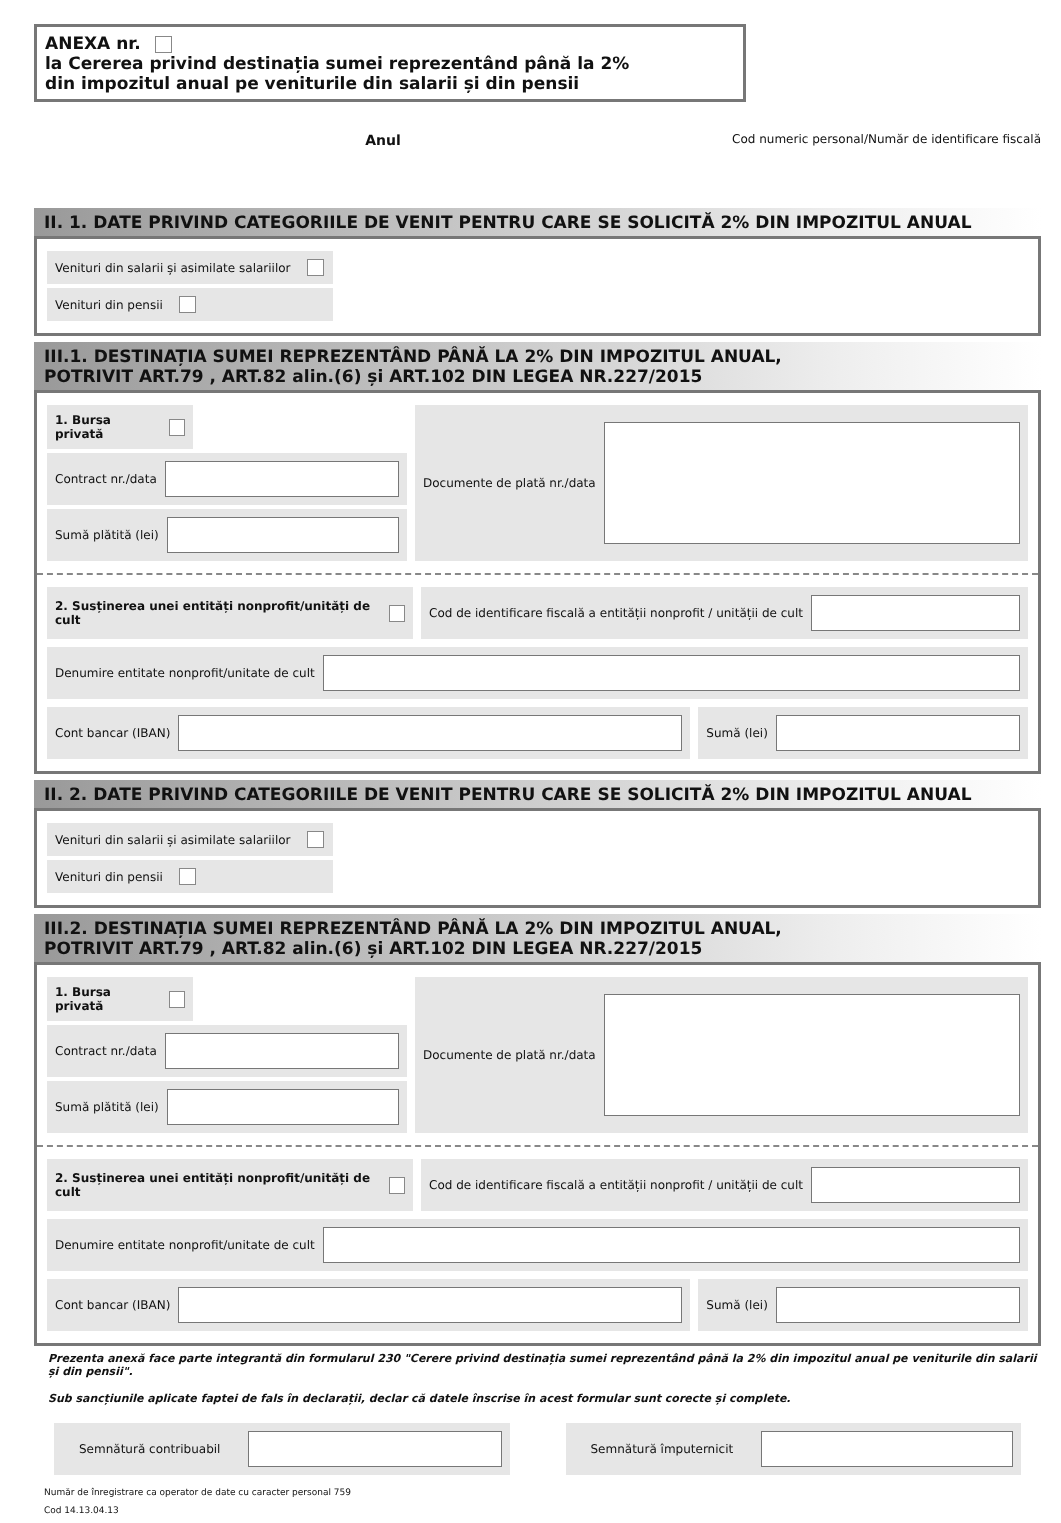ANEXA nr.
la Cererea privind destinația sumei reprezentând până la 2%
din impozitul anual pe veniturile din salarii și din pensii
Anul Cod numeric personal/Număr de identificare fiscală
II. 1. DATE PRIVIND CATEGORIILE DE VENIT PENTRU CARE SE SOLICITĂ 2% DIN IMPOZITUL ANUAL
Venituri din salarii și asimilate salariilor
Venituri din pensii
III.1. DESTINAȚIA SUMEI REPREZENTÂND PÂNĂ LA 2% DIN IMPOZITUL ANUAL,
POTRIVIT ART.79 , ART.82 alin.(6) și ART.102 DIN LEGEA NR.227/2015
1. Bursa privată
Contract nr./data
Sumă plătită (lei)
Documente de plată nr./data
2. Susținerea unei entități nonprofit/unități de cult
Cod de identificare fiscală a entității nonprofit / unității de cult
Denumire entitate nonprofit/unitate de cult
Cont bancar (IBAN) Sumă (lei)
II. 2. DATE PRIVIND CATEGORIILE DE VENIT PENTRU CARE SE SOLICITĂ 2% DIN IMPOZITUL ANUAL
Venituri din salarii și asimilate salariilor
Venituri din pensii
III.2. DESTINAȚIA SUMEI REPREZENTÂND PÂNĂ LA 2% DIN IMPOZITUL ANUAL,
POTRIVIT ART.79 , ART.82 alin.(6) și ART.102 DIN LEGEA NR.227/2015
1. Bursa privată
Contract nr./data
Sumă plătită (lei)
Documente de plată nr./data
2. Susținerea unei entități nonprofit/unități de cult
Cod de identificare fiscală a entității nonprofit / unității de cult
Denumire entitate nonprofit/unitate de cult
Cont bancar (IBAN) Sumă (lei)
Prezenta anexă face parte integrantă din formularul 230 "Cerere privind destinația sumei reprezentând până la 2% din impozitul anual pe veniturile din salarii și din pensii".
Sub sancțiunile aplicate faptei de fals în declarații, declar că datele înscrise în acest formular sunt corecte și complete.
Semnătură contribuabil Semnătură împuternicit
Număr de înregistrare ca operator de date cu caracter personal 759
Cod 14.13.04.13